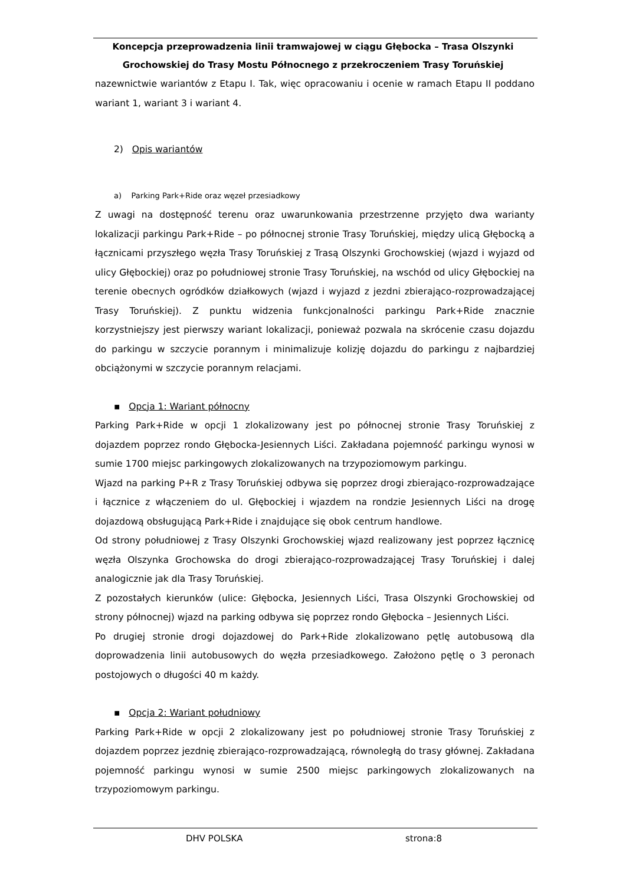Koncepcja przeprowadzenia linii tramwajowej w ciągu Głębocka – Trasa Olszynki
Grochowskiej do Trasy Mostu Północnego z przekroczeniem Trasy Toruńskiej
nazewnictwie wariantów z Etapu I. Tak, więc opracowaniu i ocenie w ramach Etapu II poddano wariant 1, wariant 3 i wariant 4.
2) Opis wariantów
a) Parking Park+Ride oraz węzeł przesiadkowy
Z uwagi na dostępność terenu oraz uwarunkowania przestrzenne przyjęto dwa warianty lokalizacji parkingu Park+Ride – po północnej stronie Trasy Toruńskiej, między ulicą Głębocką a łącznicami przyszłego węzła Trasy Toruńskiej z Trasą Olszynki Grochowskiej (wjazd i wyjazd od ulicy Głębockiej) oraz po południowej stronie Trasy Toruńskiej, na wschód od ulicy Głębockiej na terenie obecnych ogródków działkowych (wjazd i wyjazd z jezdni zbierająco-rozprowadzającej Trasy Toruńskiej). Z punktu widzenia funkcjonalności parkingu Park+Ride znacznie korzystniejszy jest pierwszy wariant lokalizacji, ponieważ pozwala na skrócenie czasu dojazdu do parkingu w szczycie porannym i minimalizuje kolizję dojazdu do parkingu z najbardziej obciążonymi w szczycie porannym relacjami.
▪ Opcja 1: Wariant północny
Parking Park+Ride w opcji 1 zlokalizowany jest po północnej stronie Trasy Toruńskiej z dojazdem poprzez rondo Głębocka-Jesiennych Liści. Zakładana pojemność parkingu wynosi w sumie 1700 miejsc parkingowych zlokalizowanych na trzypoziomowym parkingu.
Wjazd na parking P+R z Trasy Toruńskiej odbywa się poprzez drogi zbierająco-rozprowadzające i łącznice z włączeniem do ul. Głębockiej i wjazdem na rondzie Jesiennych Liści na drogę dojazdową obsługującą Park+Ride i znajdujące się obok centrum handlowe.
Od strony południowej z Trasy Olszynki Grochowskiej wjazd realizowany jest poprzez łącznicę węzła Olszynka Grochowska do drogi zbierająco-rozprowadzającej Trasy Toruńskiej i dalej analogicznie jak dla Trasy Toruńskiej.
Z pozostałych kierunków (ulice: Głębocka, Jesiennych Liści, Trasa Olszynki Grochowskiej od strony północnej) wjazd na parking odbywa się poprzez rondo Głębocka – Jesiennych Liści.
Po drugiej stronie drogi dojazdowej do Park+Ride zlokalizowano pętlę autobusową dla doprowadzenia linii autobusowych do węzła przesiadkowego. Założono pętlę o 3 peronach postojowych o długości 40 m każdy.
▪ Opcja 2: Wariant południowy
Parking Park+Ride w opcji 2 zlokalizowany jest po południowej stronie Trasy Toruńskiej z dojazdem poprzez jezdnię zbierająco-rozprowadzającą, równoległą do trasy głównej. Zakładana pojemność parkingu wynosi w sumie 2500 miejsc parkingowych zlokalizowanych na trzypoziomowym parkingu.
DHV POLSKA strona:8